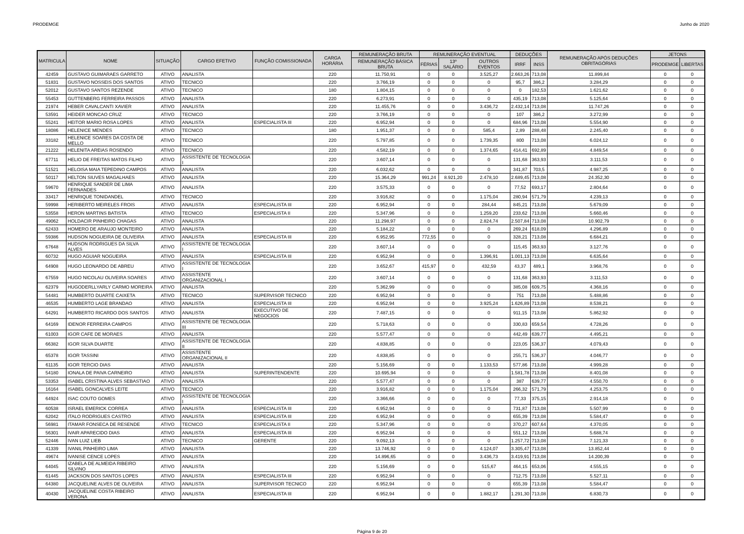PRODEMGE Junho de 2020
| MATRICULA | NOME | SITUAÇÃO | CARGO EFETIVO | FUNÇÃO COMISSIONADA | CARGA HORÁRIA | REMUNERAÇÃO BRUTA | REMUNERAÇÃO EVENTUAL | | | DEDUÇÕES | | REMUNERAÇÃO APÓS DEDUÇÕES OBRITAGÓRIAS | JETONS | |
| --- | --- | --- | --- | --- | --- | --- | --- | --- | --- | --- | --- | --- | --- | --- |
| | | | | | | REMUNERAÇÃO BÁSICA BRUTA | FÉRIAS | 13º SALÁRIO | OUTROS EVENTOS | IRRF | INSS | | PRODEMGE | LIBERTAS |
| 42459 | GUSTAVO GUIMARAES GARRETO | ATIVO | ANALISTA | | 220 | 11.750,91 | 0 | 0 | 3.525,27 | 2.663,26 | 713,08 | 11.899,84 | 0 | 0 |
| 51831 | GUSTAVO NOSSEIS DOS SANTOS | ATIVO | TECNICO | | 220 | 3.766,19 | 0 | 0 | 0 | 95,7 | 386,2 | 3.284,29 | 0 | 0 |
| 52012 | GUSTAVO SANTOS REZENDE | ATIVO | TECNICO | | 180 | 1.804,15 | 0 | 0 | 0 | 0 | 182,53 | 1.621,62 | 0 | 0 |
| 55453 | GUTTENBERG FERREIRA PASSOS | ATIVO | ANALISTA | | 220 | 6.273,91 | 0 | 0 | 0 | 435,19 | 713,08 | 5.125,64 | 0 | 0 |
| 21974 | HEBER CAVALCANTI XAVIER | ATIVO | ANALISTA | | 220 | 11.455,76 | 0 | 0 | 3.436,72 | 2.432,14 | 713,08 | 11.747,26 | 0 | 0 |
| 53591 | HEIDER MONCAO CRUZ | ATIVO | TECNICO | | 220 | 3.766,19 | 0 | 0 | 0 | 107 | 386,2 | 3.272,99 | 0 | 0 |
| 55241 | HEITOR MARIO ROSA LOPES | ATIVO | ANALISTA | ESPECIALISTA III | 220 | 6.952,94 | 0 | 0 | 0 | 684,96 | 713,08 | 5.554,90 | 0 | 0 |
| 18086 | HELENICE MENDES | ATIVO | TECNICO | | 180 | 1.951,37 | 0 | 0 | 585,4 | 2,89 | 288,48 | 2.245,40 | 0 | 0 |
| 33182 | HELENICE SOARES DA COSTA DE MELLO | ATIVO | TECNICO | | 220 | 5.797,85 | 0 | 0 | 1.739,35 | 800 | 713,08 | 6.024,12 | 0 | 0 |
| 21222 | HELENITA AREIAS ROSENDO | ATIVO | TECNICO | | 220 | 4.582,19 | 0 | 0 | 1.374,65 | 414,41 | 692,89 | 4.849,54 | 0 | 0 |
| 67711 | HELIO DE FREITAS MATOS FILHO | ATIVO | ASSISTENTE DE TECNOLOGIA I | | 220 | 3.607,14 | 0 | 0 | 0 | 131,68 | 363,93 | 3.111,53 | 0 | 0 |
| 51521 | HELOISA MAIA TEPEDINO CAMPOS | ATIVO | ANALISTA | | 220 | 6.032,62 | 0 | 0 | 0 | 341,87 | 703,5 | 4.987,25 | 0 | 0 |
| 50117 | HELTON SIUVES MAGALHAES | ATIVO | ANALISTA | | 220 | 15.364,29 | 991,24 | 8.921,20 | 2.478,10 | 2.689,45 | 713,08 | 24.352,30 | 0 | 0 |
| 59670 | HENRIQUE SANDER DE LIMA FERNANDES | ATIVO | ANALISTA | | 220 | 3.575,33 | 0 | 0 | 0 | 77,52 | 693,17 | 2.804,64 | 0 | 0 |
| 33417 | HENRIQUE TONIDANDEL | ATIVO | TECNICO | | 220 | 3.916,82 | 0 | 0 | 1.175,04 | 280,94 | 571,79 | 4.239,13 | 0 | 0 |
| 59998 | HERIBERTO MEIRELES FROIS | ATIVO | ANALISTA | ESPECIALISTA III | 220 | 6.952,94 | 0 | 0 | 284,44 | 845,21 | 713,08 | 5.679,09 | 0 | 0 |
| 53558 | HERON MARTINS BATISTA | ATIVO | TECNICO | ESPECIALISTA II | 220 | 5.347,96 | 0 | 0 | 1.259,20 | 233,62 | 713,08 | 5.660,46 | 0 | 0 |
| 49062 | HOLDACIR PINHEIRO CHAGAS | ATIVO | ANALISTA | | 220 | 11.298,97 | 0 | 0 | 2.824,74 | 2.507,84 | 713,08 | 10.902,79 | 0 | 0 |
| 62433 | HOMERO DE ARAUJO MONTEIRO | ATIVO | ANALISTA | | 220 | 5.184,22 | 0 | 0 | 0 | 269,24 | 618,09 | 4.296,89 | 0 | 0 |
| 59386 | HUDSON NOGUEIRA DE OLIVEIRA | ATIVO | ANALISTA | ESPECIALISTA III | 220 | 6.952,95 | 772,55 | 0 | 0 | 328,21 | 713,08 | 6.684,21 | 0 | 0 |
| 67648 | HUDSON RODRIGUES DA SILVA ALVES | ATIVO | ASSISTENTE DE TECNOLOGIA I | | 220 | 3.607,14 | 0 | 0 | 0 | 115,45 | 363,93 | 3.127,76 | 0 | 0 |
| 60732 | HUGO AGUIAR NOGUEIRA | ATIVO | ANALISTA | ESPECIALISTA III | 220 | 6.952,94 | 0 | 0 | 1.396,91 | 1.001,13 | 713,08 | 6.635,64 | 0 | 0 |
| 64908 | HUGO LEONARDO DE ABREU | ATIVO | ASSISTENTE DE TECNOLOGIA I | | 220 | 3.652,67 | 415,97 | 0 | 432,59 | 43,37 | 489,1 | 3.968,76 | 0 | 0 |
| 67559 | HUGO NICOLAU OLIVEIRA SOARES | ATIVO | ASSISTENTE ORGANIZACIONAL I | | 220 | 3.607,14 | 0 | 0 | 0 | 131,68 | 363,93 | 3.111,53 | 0 | 0 |
| 62379 | HUGODERLLYARLY CARMO MOREIRA | ATIVO | ANALISTA | | 220 | 5.362,99 | 0 | 0 | 0 | 385,08 | 609,75 | 4.368,16 | 0 | 0 |
| 54481 | HUMBERTO DUARTE CAIXETA | ATIVO | TECNICO | SUPERVISOR TECNICO | 220 | 6.952,94 | 0 | 0 | 0 | 751 | 713,08 | 5.488,86 | 0 | 0 |
| 46535 | HUMBERTO LAGE BRANDAO | ATIVO | ANALISTA | ESPECIALISTA III | 220 | 6.952,94 | 0 | 0 | 3.925,24 | 1.626,89 | 713,08 | 8.538,21 | 0 | 0 |
| 64291 | HUMBERTO RICARDO DOS SANTOS | ATIVO | ANALISTA | EXECUTIVO DE NEGOCIOS | 220 | 7.487,15 | 0 | 0 | 0 | 911,15 | 713,08 | 5.862,92 | 0 | 0 |
| 64169 | IDENOR FERREIRA CAMPOS | ATIVO | ASSISTENTE DE TECNOLOGIA III | | 220 | 5.718,63 | 0 | 0 | 0 | 330,83 | 659,54 | 4.728,26 | 0 | 0 |
| 61003 | IGOR CAFE DE MORAES | ATIVO | ANALISTA | | 220 | 5.577,47 | 0 | 0 | 0 | 442,49 | 639,77 | 4.495,21 | 0 | 0 |
| 66382 | IGOR SILVA DUARTE | ATIVO | ASSISTENTE DE TECNOLOGIA II | | 220 | 4.838,85 | 0 | 0 | 0 | 223,05 | 536,37 | 4.079,43 | 0 | 0 |
| 65378 | IGOR TASSINI | ATIVO | ASSISTENTE ORGANIZACIONAL II | | 220 | 4.838,85 | 0 | 0 | 0 | 255,71 | 536,37 | 4.046,77 | 0 | 0 |
| 61135 | IGOR TERCIO DIAS | ATIVO | ANALISTA | | 220 | 5.156,69 | 0 | 0 | 1.133,53 | 577,86 | 713,08 | 4.999,28 | 0 | 0 |
| 54180 | IONALA DE PAIVA CARNEIRO | ATIVO | ANALISTA | SUPERINTENDENTE | 220 | 10.695,94 | 0 | 0 | 0 | 1.581,78 | 713,08 | 8.401,08 | 0 | 0 |
| 53353 | ISABEL CRISTINA ALVES SEBASTIAO | ATIVO | ANALISTA | | 220 | 5.577,47 | 0 | 0 | 0 | 387 | 639,77 | 4.550,70 | 0 | 0 |
| 16164 | ISABEL GONCALVES LEITE | ATIVO | TECNICO | | 220 | 3.916,82 | 0 | 0 | 1.175,04 | 266,32 | 571,79 | 4.253,75 | 0 | 0 |
| 64924 | ISAC COUTO GOMES | ATIVO | ASSISTENTE DE TECNOLOGIA I | | 220 | 3.366,66 | 0 | 0 | 0 | 77,33 | 375,15 | 2.914,18 | 0 | 0 |
| 60538 | ISRAEL EMERICK CORREA | ATIVO | ANALISTA | ESPECIALISTA III | 220 | 6.952,94 | 0 | 0 | 0 | 731,87 | 713,08 | 5.507,99 | 0 | 0 |
| 62042 | ITALO RODRIGUES CASTRO | ATIVO | ANALISTA | ESPECIALISTA III | 220 | 6.952,94 | 0 | 0 | 0 | 655,39 | 713,08 | 5.584,47 | 0 | 0 |
| 56981 | ITAMAR FONSECA DE RESENDE | ATIVO | TECNICO | ESPECIALISTA II | 220 | 5.347,96 | 0 | 0 | 0 | 370,27 | 607,64 | 4.370,05 | 0 | 0 |
| 56301 | IVAIR APARECIDO DIAS | ATIVO | ANALISTA | ESPECIALISTA III | 220 | 6.952,94 | 0 | 0 | 0 | 551,12 | 713,08 | 5.688,74 | 0 | 0 |
| 52446 | IVAN LUIZ LIEB | ATIVO | TECNICO | GERENTE | 220 | 9.092,13 | 0 | 0 | 0 | 1.257,72 | 713,08 | 7.121,33 | 0 | 0 |
| 41339 | IVANIL PINHEIRO LIMA | ATIVO | ANALISTA | | 220 | 13.746,92 | 0 | 0 | 4.124,07 | 3.305,47 | 713,08 | 13.852,44 | 0 | 0 |
| 49674 | IVANISE CENCE LOPES | ATIVO | ANALISTA | | 220 | 14.896,65 | 0 | 0 | 3.436,73 | 3.419,91 | 713,08 | 14.200,39 | 0 | 0 |
| 64045 | IZABELA DE ALMEIDA RIBEIRO SILVINO | ATIVO | ANALISTA | | 220 | 5.156,69 | 0 | 0 | 515,67 | 464,15 | 653,06 | 4.555,15 | 0 | 0 |
| 61445 | JACKSON DOS SANTOS LOPES | ATIVO | ANALISTA | ESPECIALISTA III | 220 | 6.952,94 | 0 | 0 | 0 | 712,75 | 713,08 | 5.527,11 | 0 | 0 |
| 64380 | JACQUELINE ALVES DE OLIVEIRA | ATIVO | ANALISTA | SUPERVISOR TECNICO | 220 | 6.952,94 | 0 | 0 | 0 | 655,39 | 713,08 | 5.584,47 | 0 | 0 |
| 40430 | JACQUELINE COSTA RIBEIRO VERONA | ATIVO | ANALISTA | ESPECIALISTA III | 220 | 6.952,94 | 0 | 0 | 1.882,17 | 1.291,30 | 713,08 | 6.830,73 | 0 | 0 |
Página 9 de 20